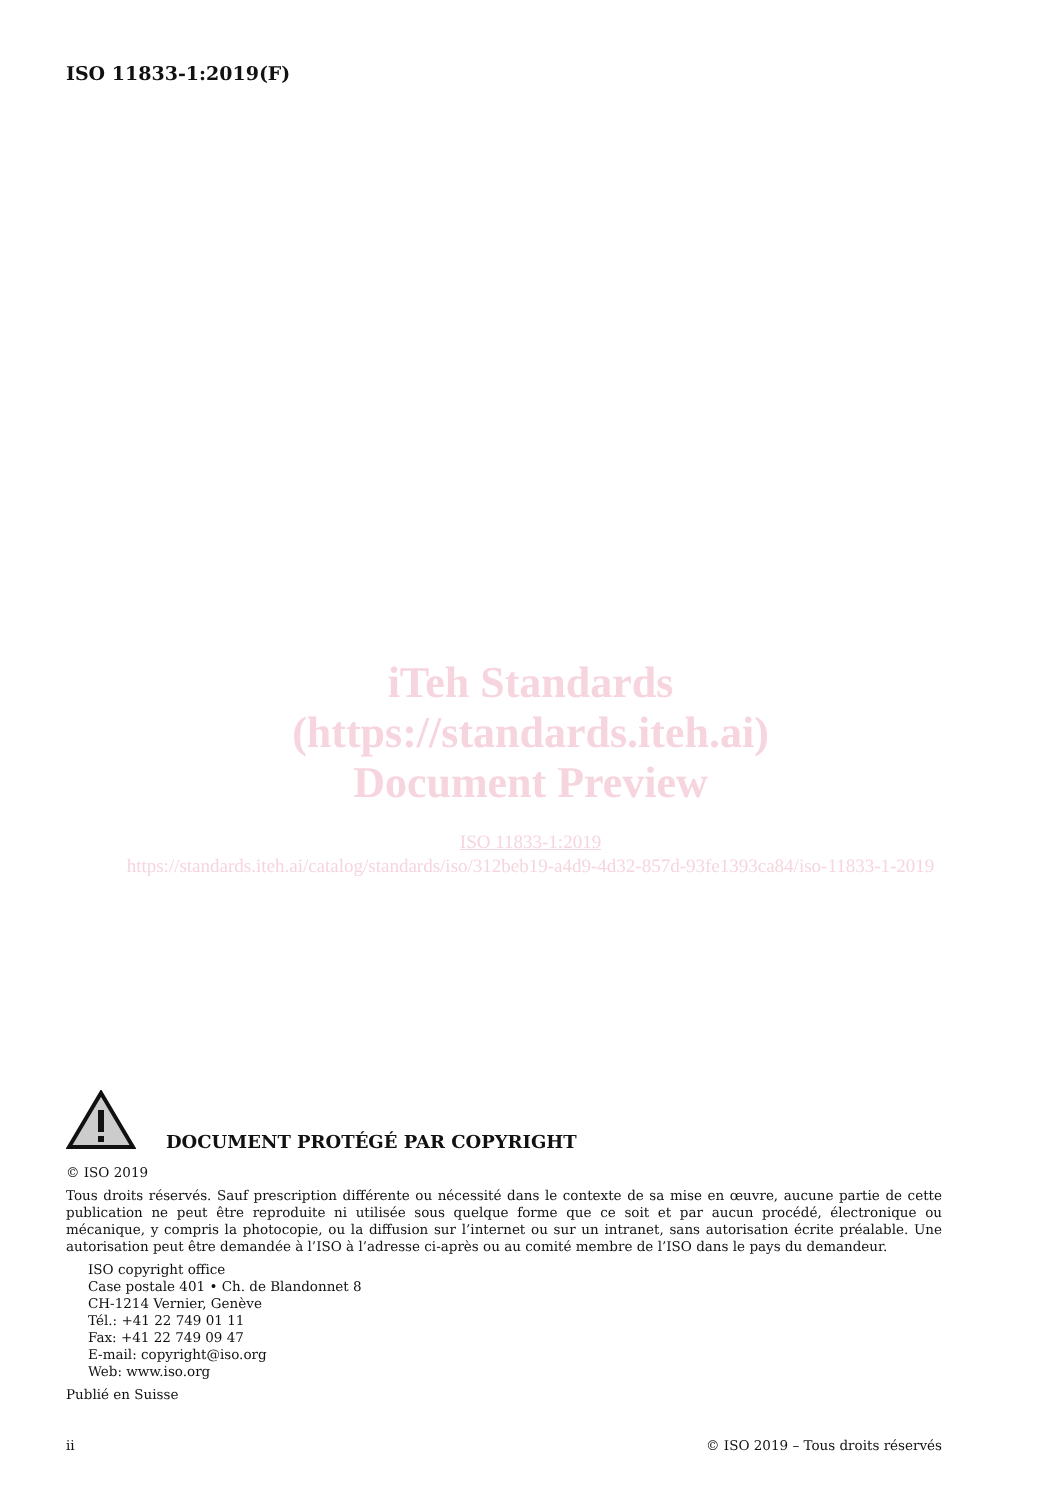ISO 11833-1:2019(F)
iTeh Standards
(https://standards.iteh.ai)
Document Preview
ISO 11833-1:2019
https://standards.iteh.ai/catalog/standards/iso/312beb19-a4d9-4d32-857d-93fe1393ca84/iso-11833-1-2019
DOCUMENT PROTÉGÉ PAR COPYRIGHT
© ISO 2019
Tous droits réservés. Sauf prescription différente ou nécessité dans le contexte de sa mise en œuvre, aucune partie de cette publication ne peut être reproduite ni utilisée sous quelque forme que ce soit et par aucun procédé, électronique ou mécanique, y compris la photocopie, ou la diffusion sur l’internet ou sur un intranet, sans autorisation écrite préalable. Une autorisation peut être demandée à l’ISO à l’adresse ci-après ou au comité membre de l’ISO dans le pays du demandeur.
ISO copyright office
Case postale 401 • Ch. de Blandonnet 8
CH-1214 Vernier, Genève
Tél.: +41 22 749 01 11
Fax: +41 22 749 09 47
E-mail: copyright@iso.org
Web: www.iso.org
Publié en Suisse
ii © ISO 2019 – Tous droits réservés